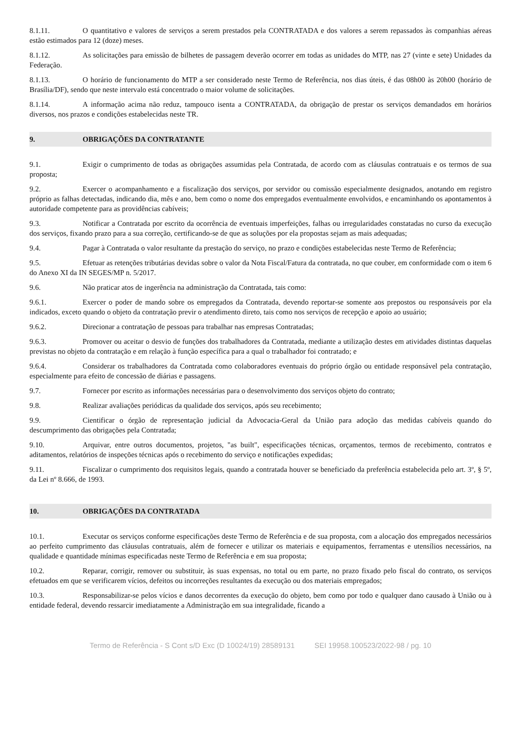8.1.11. O quantitativo e valores de serviços a serem prestados pela CONTRATADA e dos valores a serem repassados às companhias aéreas estão estimados para 12 (doze) meses.
8.1.12. As solicitações para emissão de bilhetes de passagem deverão ocorrer em todas as unidades do MTP, nas 27 (vinte e sete) Unidades da Federação.
8.1.13. O horário de funcionamento do MTP a ser considerado neste Termo de Referência, nos dias úteis, é das 08h00 às 20h00 (horário de Brasília/DF), sendo que neste intervalo está concentrado o maior volume de solicitações.
8.1.14. A informação acima não reduz, tampouco isenta a CONTRATADA, da obrigação de prestar os serviços demandados em horários diversos, nos prazos e condições estabelecidas neste TR.
9. OBRIGAÇÕES DA CONTRATANTE
9.1. Exigir o cumprimento de todas as obrigações assumidas pela Contratada, de acordo com as cláusulas contratuais e os termos de sua proposta;
9.2. Exercer o acompanhamento e a fiscalização dos serviços, por servidor ou comissão especialmente designados, anotando em registro próprio as falhas detectadas, indicando dia, mês e ano, bem como o nome dos empregados eventualmente envolvidos, e encaminhando os apontamentos à autoridade competente para as providências cabíveis;
9.3. Notificar a Contratada por escrito da ocorrência de eventuais imperfeições, falhas ou irregularidades constatadas no curso da execução dos serviços, fixando prazo para a sua correção, certificando-se de que as soluções por ela propostas sejam as mais adequadas;
9.4. Pagar à Contratada o valor resultante da prestação do serviço, no prazo e condições estabelecidas neste Termo de Referência;
9.5. Efetuar as retenções tributárias devidas sobre o valor da Nota Fiscal/Fatura da contratada, no que couber, em conformidade com o item 6 do Anexo XI da IN SEGES/MP n. 5/2017.
9.6. Não praticar atos de ingerência na administração da Contratada, tais como:
9.6.1. Exercer o poder de mando sobre os empregados da Contratada, devendo reportar-se somente aos prepostos ou responsáveis por ela indicados, exceto quando o objeto da contratação previr o atendimento direto, tais como nos serviços de recepção e apoio ao usuário;
9.6.2. Direcionar a contratação de pessoas para trabalhar nas empresas Contratadas;
9.6.3. Promover ou aceitar o desvio de funções dos trabalhadores da Contratada, mediante a utilização destes em atividades distintas daquelas previstas no objeto da contratação e em relação à função específica para a qual o trabalhador foi contratado; e
9.6.4. Considerar os trabalhadores da Contratada como colaboradores eventuais do próprio órgão ou entidade responsável pela contratação, especialmente para efeito de concessão de diárias e passagens.
9.7. Fornecer por escrito as informações necessárias para o desenvolvimento dos serviços objeto do contrato;
9.8. Realizar avaliações periódicas da qualidade dos serviços, após seu recebimento;
9.9. Cientificar o órgão de representação judicial da Advocacia-Geral da União para adoção das medidas cabíveis quando do descumprimento das obrigações pela Contratada;
9.10. Arquivar, entre outros documentos, projetos, "as built", especificações técnicas, orçamentos, termos de recebimento, contratos e aditamentos, relatórios de inspeções técnicas após o recebimento do serviço e notificações expedidas;
9.11. Fiscalizar o cumprimento dos requisitos legais, quando a contratada houver se beneficiado da preferência estabelecida pelo art. 3º, § 5º, da Lei nº 8.666, de 1993.
10. OBRIGAÇÕES DA CONTRATADA
10.1. Executar os serviços conforme especificações deste Termo de Referência e de sua proposta, com a alocação dos empregados necessários ao perfeito cumprimento das cláusulas contratuais, além de fornecer e utilizar os materiais e equipamentos, ferramentas e utensílios necessários, na qualidade e quantidade mínimas especificadas neste Termo de Referência e em sua proposta;
10.2. Reparar, corrigir, remover ou substituir, às suas expensas, no total ou em parte, no prazo fixado pelo fiscal do contrato, os serviços efetuados em que se verificarem vícios, defeitos ou incorreções resultantes da execução ou dos materiais empregados;
10.3. Responsabilizar-se pelos vícios e danos decorrentes da execução do objeto, bem como por todo e qualquer dano causado à União ou à entidade federal, devendo ressarcir imediatamente a Administração em sua integralidade, ficando a
Termo de Referência - S Cont s/D Exc (D 10024/19) 28589131 SEI 19958.100523/2022-98 / pg. 10